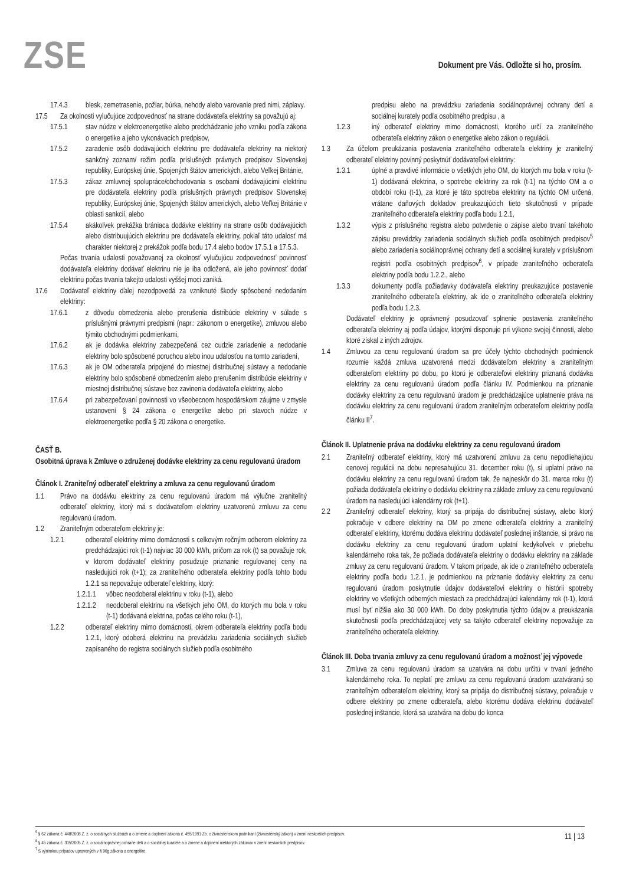ZSE
Dokument pre Vás. Odložte si ho, prosím.
17.4.3 blesk, zemetrasenie, požiar, búrka, nehody alebo varovanie pred nimi, záplavy.
17.5 Za okolnosti vylučujúce zodpovednosť na strane dodávateľa elektriny sa považujú aj:
17.5.1 stav núdze v elektroenergetike alebo predchádzanie jeho vzniku podľa zákona o energetike a jeho vykonávacích predpisov,
17.5.2 zaradenie osôb dodávajúcich elektrinu pre dodávateľa elektriny na niektorý sankčný zoznam/ režim podľa príslušných právnych predpisov Slovenskej republiky, Európskej únie, Spojených štátov amerických, alebo Veľkej Británie,
17.5.3 zákaz zmluvnej spolupráce/obchodovania s osobami dodávajúcimi elektrinu pre dodávateľa elektriny podľa príslušných právnych predpisov Slovenskej republiky, Európskej únie, Spojených štátov amerických, alebo Veľkej Británie v oblasti sankcií, alebo
17.5.4 akákoľvek prekážka brániaca dodávke elektriny na strane osôb dodávajúcich alebo distribuujúcich elektrinu pre dodávateľa elektriny, pokiaľ táto udalosť má charakter niektorej z prekážok podľa bodu 17.4 alebo bodov 17.5.1 a 17.5.3.
Počas trvania udalosti považovanej za okolnosť vylučujúcu zodpovednosť povinnosť dodávateľa elektriny dodávať elektrinu nie je iba odložená, ale jeho povinnosť dodať elektrinu počas trvania takejto udalosti vyššej moci zaniká.
17.6 Dodávateľ elektriny ďalej nezodpovedá za vzniknuté škody spôsobené nedodaním elektriny:
17.6.1 z dôvodu obmedzenia alebo prerušenia distribúcie elektriny v súlade s príslušnými právnymi predpismi (napr.: zákonom o energetike), zmluvou alebo týmito obchodnými podmienkami,
17.6.2 ak je dodávka elektriny zabezpečená cez cudzie zariadenie a nedodanie elektriny bolo spôsobené poruchou alebo inou udalosťou na tomto zariadení,
17.6.3 ak je OM odberateľa pripojené do miestnej distribučnej sústavy a nedodanie elektriny bolo spôsobené obmedzením alebo prerušením distribúcie elektriny v miestnej distribučnej sústave bez zavinenia dodávateľa elektriny, alebo
17.6.4 pri zabezpečovaní povinnosti vo všeobecnom hospodárskom záujme v zmysle ustanovení § 24 zákona o energetike alebo pri stavoch núdze v elektroenergetike podľa § 20 zákona o energetike.
ČASŤ B.
Osobitná úprava k Zmluve o združenej dodávke elektriny za cenu regulovanú úradom
Článok I. Zraniteľný odberateľ elektriny a zmluva za cenu regulovanú úradom
1.1 Právo na dodávku elektriny za cenu regulovanú úradom má výlučne zraniteľný odberateľ elektriny, ktorý má s dodávateľom elektriny uzatvorenú zmluvu za cenu regulovanú úradom.
1.2 Zraniteľným odberateľom elektriny je:
1.2.1 odberateľ elektriny mimo domácnosti s celkovým ročným odberom elektriny za predchádzajúci rok (t-1) najviac 30 000 kWh, pričom za rok (t) sa považuje rok, v ktorom dodávateľ elektriny posudzuje priznanie regulovanej ceny na nasledujúci rok (t+1); za zraniteľného odberateľa elektriny podľa tohto bodu 1.2.1 sa nepovažuje odberateľ elektriny, ktorý:
1.2.1.1 vôbec neodoberal elektrinu v roku (t-1), alebo
1.2.1.2 neodoberal elektrinu na všetkých jeho OM, do ktorých mu bola v roku (t-1) dodávaná elektrina, počas celého roku (t-1),
1.2.2 odberateľ elektriny mimo domácnosti, okrem odberateľa elektriny podľa bodu 1.2.1, ktorý odoberá elektrinu na prevádzku zariadenia sociálnych služieb zapísaného do registra sociálnych služieb podľa osobitného
predpisu alebo na prevádzku zariadenia sociálnoprávnej ochrany detí a sociálnej kurately podľa osobitného predpisu , a
1.2.3 iný odberateľ elektriny mimo domácnosti, ktorého určí za zraniteľného odberateľa elektriny zákon o energetike alebo zákon o regulácii.
1.3 Za účelom preukázania postavenia zraniteľného odberateľa elektriny je zraniteľný odberateľ elektriny povinný poskytnúť dodávateľovi elektriny:
1.3.1 úplné a pravdivé informácie o všetkých jeho OM, do ktorých mu bola v roku (t-1) dodávaná elektrina, o spotrebe elektriny za rok (t-1) na týchto OM a o období roku (t-1), za ktoré je táto spotreba elektriny na týchto OM určená, vrátane daňových dokladov preukazujúcich tieto skutočnosti v prípade zraniteľného odberateľa elektriny podľa bodu 1.2.1,
1.3.2 výpis z príslušného registra alebo potvrdenie o zápise alebo trvaní takéhoto zápisu prevádzky zariadenia sociálnych služieb podľa osobitných predpisov<sup>5</sup> alebo zariadenia sociálnoprávnej ochrany detí a sociálnej kurately v príslušnom registri podľa osobitných predpisov<sup>6</sup>, v prípade zraniteľného odberateľa elektriny podľa bodu 1.2.2., alebo
1.3.3 dokumenty podľa požiadavky dodávateľa elektriny preukazujúce postavenie zraniteľného odberateľa elektriny, ak ide o zraniteľného odberateľa elektriny podľa bodu 1.2.3.
Dodávateľ elektriny je oprávnený posudzovať splnenie postavenia zraniteľného odberateľa elektriny aj podľa údajov, ktorými disponuje pri výkone svojej činnosti, alebo ktoré získal z iných zdrojov.
1.4 Zmluvou za cenu regulovanú úradom sa pre účely týchto obchodných podmienok rozumie každá zmluva uzatvorená medzi dodávateľom elektriny a zraniteľným odberateľom elektriny po dobu, po ktorú je odberateľovi elektriny priznaná dodávka elektriny za cenu regulovanú úradom podľa článku IV. Podmienkou na priznanie dodávky elektriny za cenu regulovanú úradom je predchádzajúce uplatnenie práva na dodávku elektriny za cenu regulovanú úradom zraniteľným odberateľom elektriny podľa článku II<sup>7</sup>.
Článok II. Uplatnenie práva na dodávku elektriny za cenu regulovanú úradom
2.1 Zraniteľný odberateľ elektriny, ktorý má uzatvorenú zmluvu za cenu nepodliehajúcu cenovej regulácii na dobu nepresahujúcu 31. december roku (t), si uplatní právo na dodávku elektriny za cenu regulovanú úradom tak, že najneskôr do 31. marca roku (t) požiada dodávateľa elektriny o dodávku elektriny na základe zmluvy za cenu regulovanú úradom na nasledujúci kalendárny rok (t+1).
2.2 Zraniteľný odberateľ elektriny, ktorý sa pripája do distribučnej sústavy, alebo ktorý pokračuje v odbere elektriny na OM po zmene odberateľa elektriny a zraniteľný odberateľ elektriny, ktorému dodáva elektrinu dodávateľ poslednej inštancie, si právo na dodávku elektriny za cenu regulovanú úradom uplatní kedykoľvek v priebehu kalendárneho roka tak, že požiada dodávateľa elektriny o dodávku elektriny na základe zmluvy za cenu regulovanú úradom. V takom prípade, ak ide o zraniteľného odberateľa elektriny podľa bodu 1.2.1, je podmienkou na priznanie dodávky elektriny za cenu regulovanú úradom poskytnutie údajov dodávateľovi elektriny o histórii spotreby elektriny vo všetkých odberných miestach za predchádzajúci kalendárny rok (t-1), ktorá musí byť nižšia ako 30 000 kWh. Do doby poskytnutia týchto údajov a preukázania skutočnosti podľa predchádzajúcej vety sa takýto odberateľ elektriny nepovažuje za zraniteľného odberateľa elektriny.
Článok III. Doba trvania zmluvy za cenu regulovanú úradom a možnosť jej výpovede
3.1 Zmluva za cenu regulovanú úradom sa uzatvára na dobu určitú v trvaní jedného kalendárneho roka. To neplatí pre zmluvu za cenu regulovanú úradom uzatváranú so zraniteľným odberateľom elektriny, ktorý sa pripája do distribučnej sústavy, pokračuje v odbere elektriny po zmene odberateľa, alebo ktorému dodáva elektrinu dodávateľ poslednej inštancie, ktorá sa uzatvára na dobu do konca
<sup>5</sup> § 62 zákona č. 448/2008 Z. z. o sociálnych službách a o zmene a doplnení zákona č. 455/1991 Zb. o živnostenskom podnikaní (živnostenský zákon) v znení neskorších predpisov.
<sup>6</sup> § 45 zákona č. 305/2005 Z. z. o sociálnoprávnej ochrane detí a o sociálnej kuratele a o zmene a doplnení niektorých zákonov v znení neskorších predpisov.
<sup>7</sup> S výnimkou prípadov upravených v § 96g zákona o energetike.
11 | 13